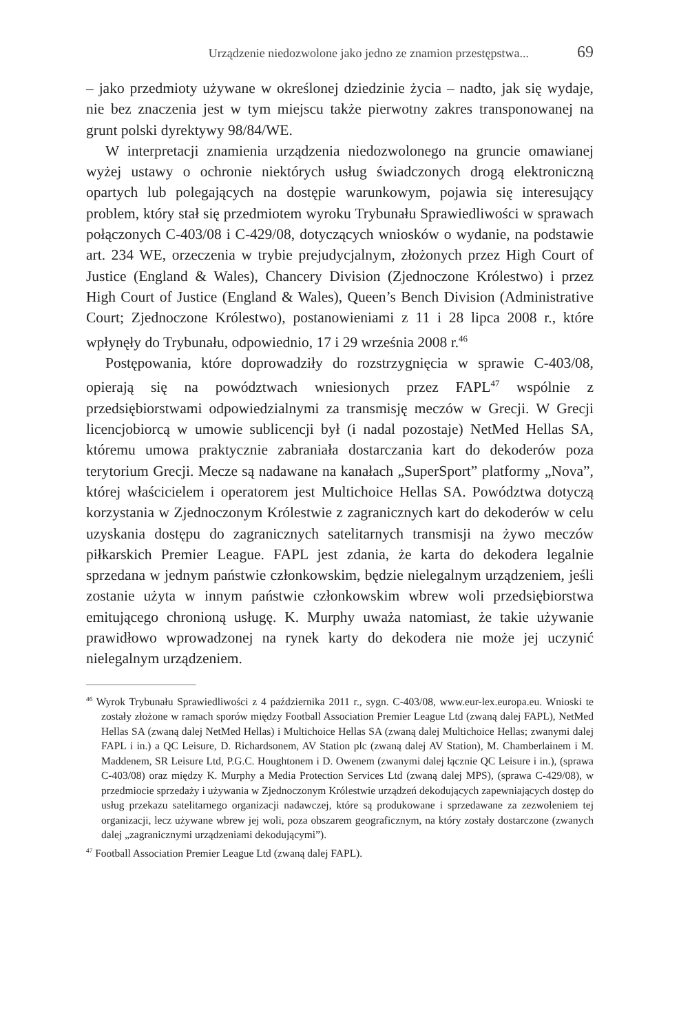Urządzenie niedozwolone jako jedno ze znamion przestępstwa... 69
– jako przedmioty używane w określonej dziedzinie życia – nadto, jak się wydaje, nie bez znaczenia jest w tym miejscu także pierwotny zakres transponowanej na grunt polski dyrektywy 98/84/WE.
W interpretacji znamienia urządzenia niedozwolonego na gruncie omawianej wyżej ustawy o ochronie niektórych usług świadczonych drogą elektroniczną opartych lub polegających na dostępie warunkowym, pojawia się interesujący problem, który stał się przedmiotem wyroku Trybunału Sprawiedliwości w sprawach połączonych C-403/08 i C-429/08, dotyczących wniosków o wydanie, na podstawie art. 234 WE, orzeczenia w trybie prejudycjalnym, złożonych przez High Court of Justice (England & Wales), Chancery Division (Zjednoczone Królestwo) i przez High Court of Justice (England & Wales), Queen’s Bench Division (Administrative Court; Zjednoczone Królestwo), postanowieniami z 11 i 28 lipca 2008 r., które wpłynęły do Trybunału, odpowiednio, 17 i 29 września 2008 r.<sup>46</sup>
Postępowania, które doprowadziły do rozstrzygnięcia w sprawie C-403/08, opierają się na powództwach wniesionych przez FAPL<sup>47</sup> wspólnie z przedsiębiorstwami odpowiedzialnymi za transmisję meczów w Grecji. W Grecji licencjobiorcą w umowie sublicencji był (i nadal pozostaje) NetMed Hellas SA, któremu umowa praktycznie zabraniała dostarczania kart do dekoderów poza terytorium Grecji. Mecze są nadawane na kanałach „SuperSport” platformy „Nova”, której właścicielem i operatorem jest Multichoice Hellas SA. Powództwa dotyczą korzystania w Zjednoczonym Królestwie z zagranicznych kart do dekoderów w celu uzyskania dostępu do zagranicznych satelitarnych transmisji na żywo meczów piłkarskich Premier League. FAPL jest zdania, że karta do dekodera legalnie sprzedana w jednym państwie członkowskim, będzie nielegalnym urządzeniem, jeśli zostanie użyta w innym państwie członkowskim wbrew woli przedsiębiorstwa emitującego chronioną usługę. K. Murphy uważa natomiast, że takie używanie prawidłowo wprowadzonej na rynek karty do dekodera nie może jej uczynić nielegalnym urządzeniem.
<sup>46</sup> Wyrok Trybunału Sprawiedliwości z 4 października 2011 r., sygn. C-403/08, www.eur-lex.europa.eu. Wnioski te zostały złożone w ramach sporów między Football Association Premier League Ltd (zwaną dalej FAPL), NetMed Hellas SA (zwaną dalej NetMed Hellas) i Multichoice Hellas SA (zwaną dalej Multichoice Hellas; zwanymi dalej FAPL i in.) a QC Leisure, D. Richardsonem, AV Station plc (zwaną dalej AV Station), M. Chamberlainem i M. Maddenem, SR Leisure Ltd, P.G.C. Houghtonem i D. Owenem (zwanymi dalej łącznie QC Leisure i in.), (sprawa C-403/08) oraz między K. Murphy a Media Protection Services Ltd (zwaną dalej MPS), (sprawa C-429/08), w przedmiocie sprzedaży i używania w Zjednoczonym Królestwie urządzeń dekodujących zapewniających dostęp do usług przekazu satelitarnego organizacji nadawczej, które są produkowane i sprzedawane za zezwoleniem tej organizacji, lecz używane wbrew jej woli, poza obszarem geograficznym, na który zostały dostarczone (zwanych dalej „zagranicznymi urządzeniami dekodującymi”).
<sup>47</sup> Football Association Premier League Ltd (zwaną dalej FAPL).